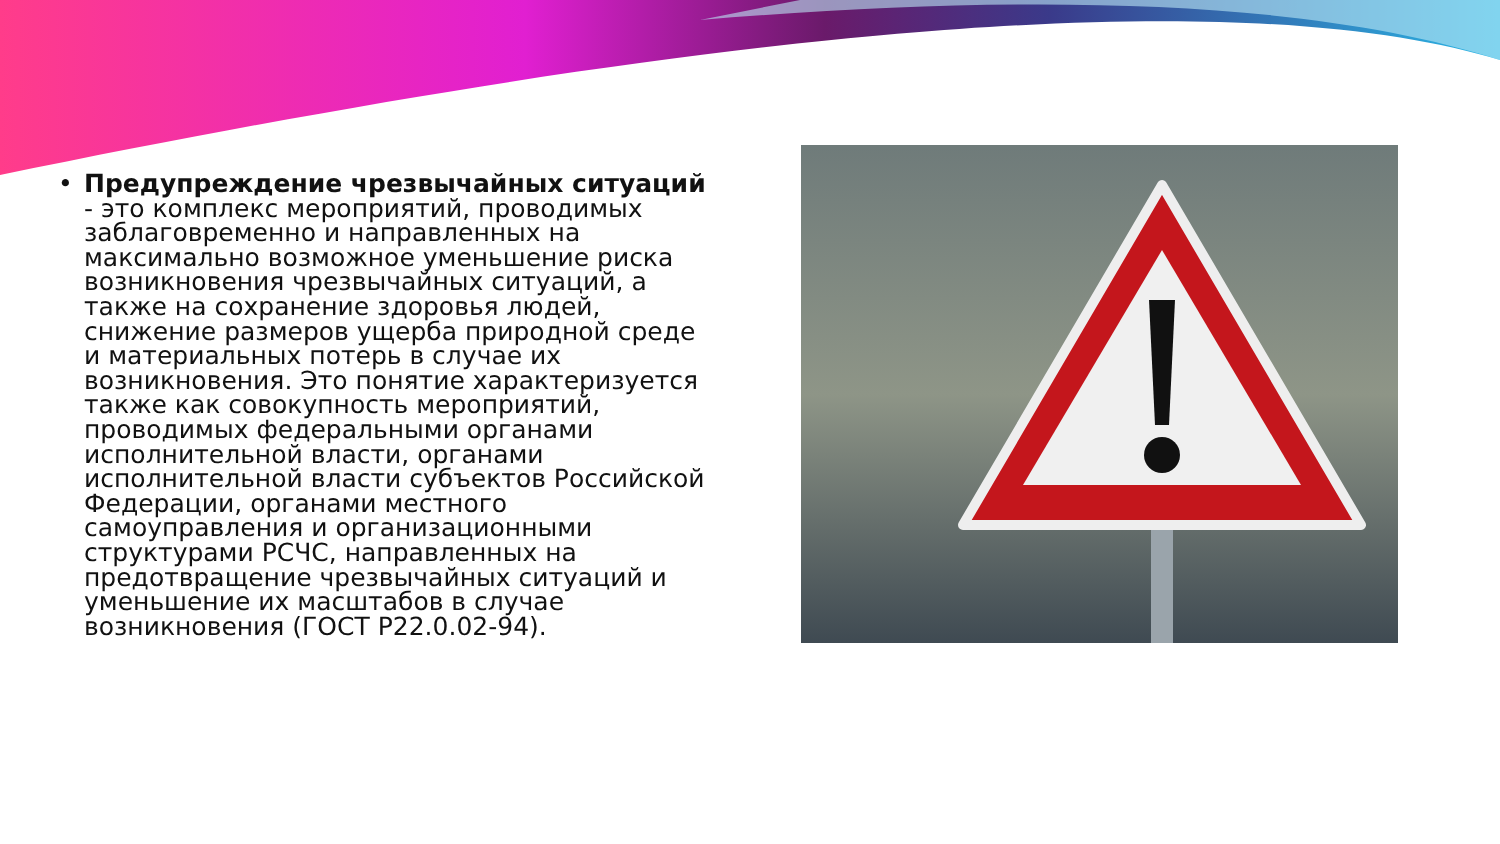• Предупреждение чрезвычайных ситуаций - это комплекс мероприятий, проводимых заблаговременно и направленных на максимально возможное уменьшение риска возникновения чрезвычайных ситуаций, а также на сохранение здоровья людей, снижение размеров ущерба природной среде и материальных потерь в случае их возникновения. Это понятие характеризуется также как совокупность мероприятий, проводимых федеральными органами исполнительной власти, органами исполнительной власти субъектов Российской Федерации, органами местного самоуправления и организационными структурами РСЧС, направленных на предотвращение чрезвычайных ситуаций и уменьшение их масштабов в случае возникновения (ГОСТ Р22.0.02-94).